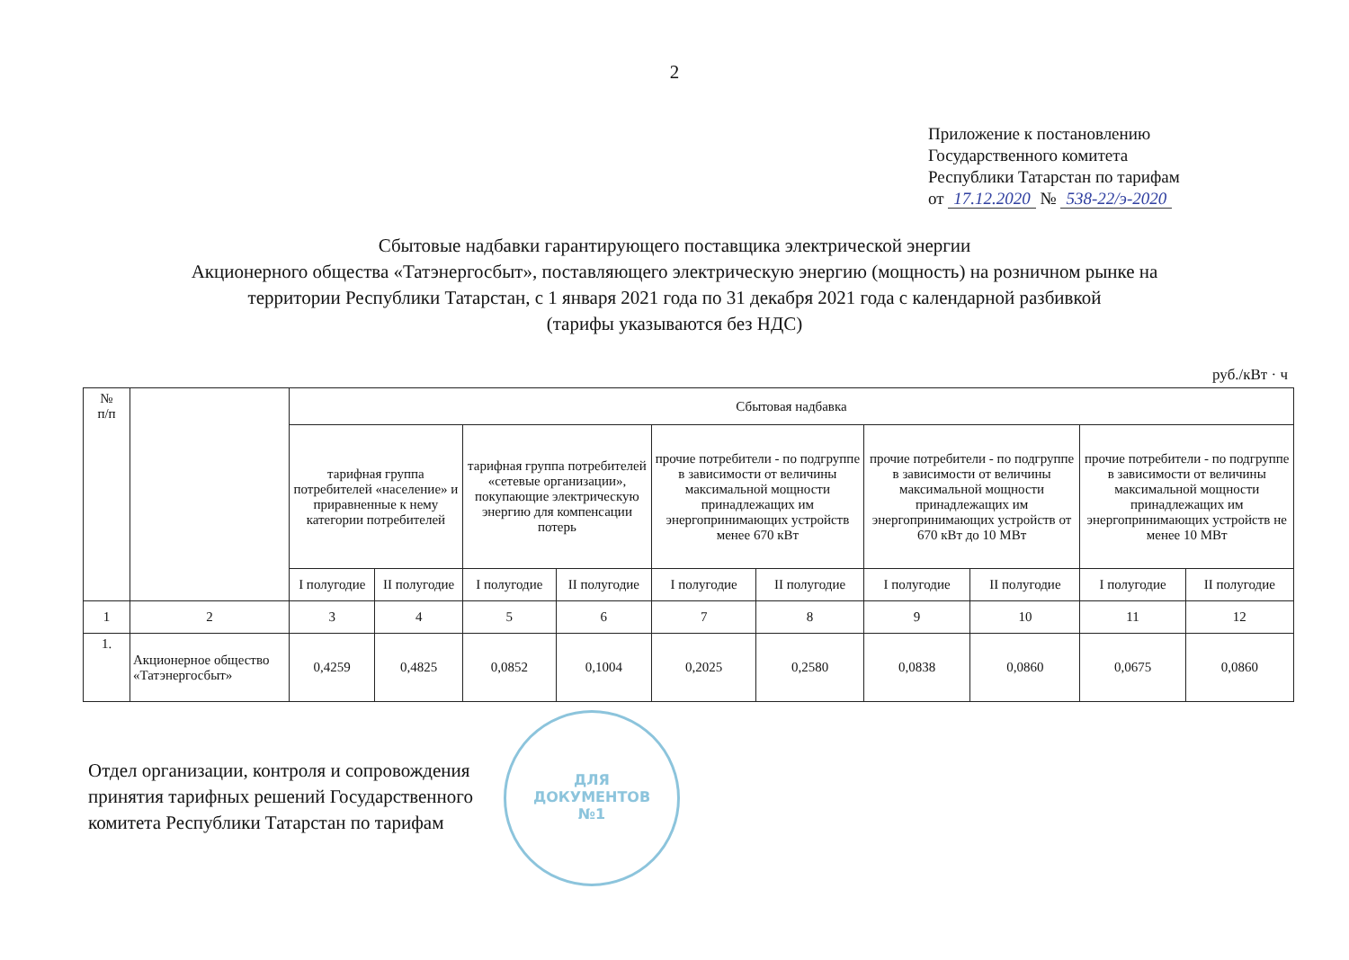2
Приложение к постановлению
Государственного комитета
Республики Татарстан по тарифам
от 17.12.2020 № 538-22/э-2020
Сбытовые надбавки гарантирующего поставщика электрической энергии
Акционерного общества «Татэнергосбыт», поставляющего электрическую энергию (мощность) на розничном рынке на
территории Республики Татарстан, с 1 января 2021 года по 31 декабря 2021 года с календарной разбивкой
(тарифы указываются без НДС)
руб./кВт · ч
| № п/п | | Сбытовая надбавка | | | | | | | | | |
| --- | --- | --- | --- | --- | --- | --- | --- | --- | --- | --- | --- |
| | | тарифная группа потребителей «население» и приравненные к нему категории потребителей | | тарифная группа потребителей «сетевые организации», покупающие электрическую энергию для компенсации потерь | | прочие потребители - по подгруппе в зависимости от величины максимальной мощности принадлежащих им энергопринимающих устройств менее 670 кВт | | прочие потребители - по подгруппе в зависимости от величины максимальной мощности принадлежащих им энергопринимающих устройств от 670 кВт до 10 МВт | | прочие потребители - по подгруппе в зависимости от величины максимальной мощности принадлежащих им энергопринимающих устройств не менее 10 МВт | |
| | | I полугодие | II полугодие | I полугодие | II полугодие | I полугодие | II полугодие | I полугодие | II полугодие | I полугодие | II полугодие |
| 1 | 2 | 3 | 4 | 5 | 6 | 7 | 8 | 9 | 10 | 11 | 12 |
| 1. | Акционерное общество «Татэнергосбыт» | 0,4259 | 0,4825 | 0,0852 | 0,1004 | 0,2025 | 0,2580 | 0,0838 | 0,0860 | 0,0675 | 0,0860 |
Отдел организации, контроля и сопровождения
принятия тарифных решений Государственного
комитета Республики Татарстан по тарифам
ДЛЯ
ДОКУМЕНТОВ
№1